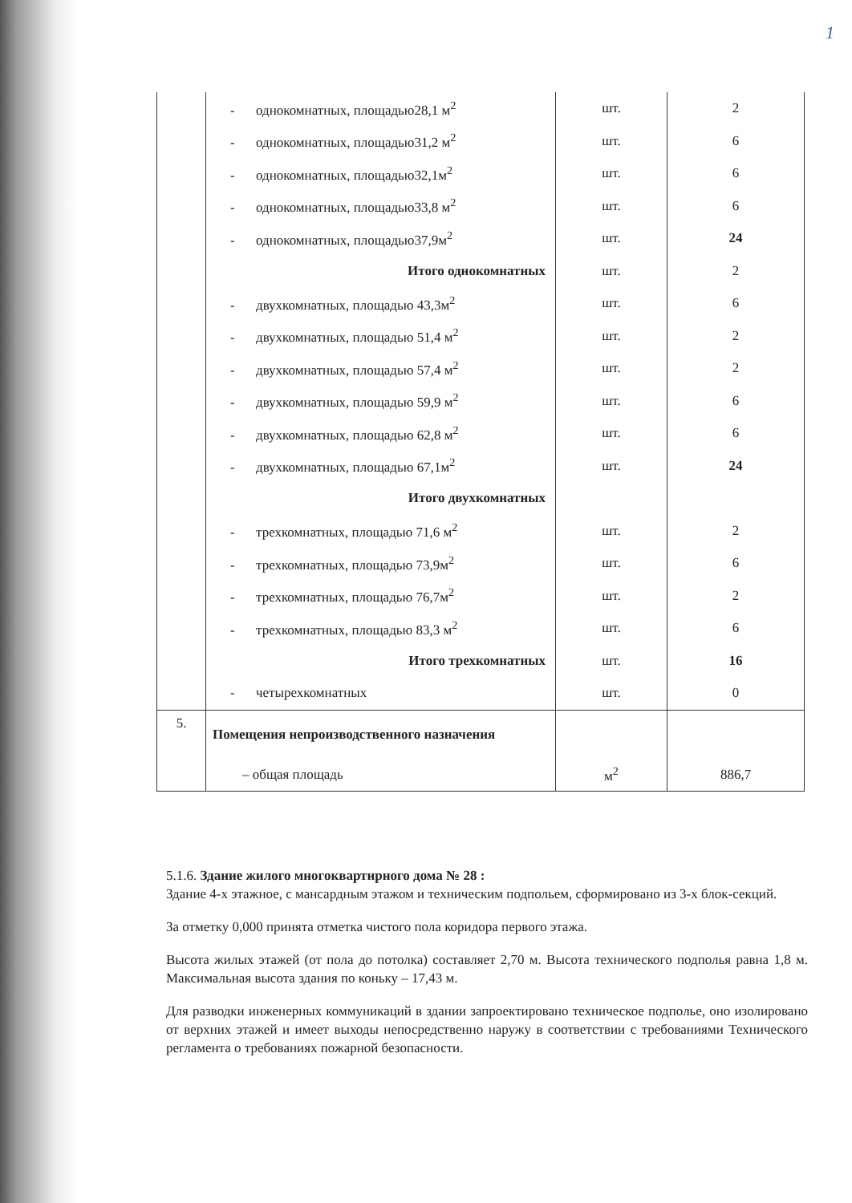1
| | - однокомнатных, площадью28,1 м<sup>2</sup> | шт. | 2 |
| | - однокомнатных, площадью31,2 м<sup>2</sup> | шт. | 6 |
| | - однокомнатных, площадью32,1м<sup>2</sup> | шт. | 6 |
| | - однокомнатных, площадью33,8 м<sup>2</sup> | шт. | 6 |
| | - однокомнатных, площадью37,9м<sup>2</sup> | шт. | 24 |
| | Итого однокомнатных | шт. | 2 |
| | - двухкомнатных, площадью 43,3м<sup>2</sup> | шт. | 6 |
| | - двухкомнатных, площадью 51,4 м<sup>2</sup> | шт. | 2 |
| | - двухкомнатных, площадью 57,4 м<sup>2</sup> | шт. | 2 |
| | - двухкомнатных, площадью 59,9 м<sup>2</sup> | шт. | 6 |
| | - двухкомнатных, площадью 62,8 м<sup>2</sup> | шт. | 6 |
| | - двухкомнатных, площадью 67,1м<sup>2</sup> | шт. | 24 |
| | Итого двухкомнатных | | |
| | - трехкомнатных, площадью 71,6 м<sup>2</sup> | шт. | 2 |
| | - трехкомнатных, площадью 73,9м<sup>2</sup> | шт. | 6 |
| | - трехкомнатных, площадью 76,7м<sup>2</sup> | шт. | 2 |
| | - трехкомнатных, площадью 83,3 м<sup>2</sup> | шт. | 6 |
| | Итого трехкомнатных | шт. | 16 |
| | - четырехкомнатных | шт. | 0 |
| 5. | Помещения непроизводственного назначения | | |
| | – общая площадь | м<sup>2</sup> | 886,7 |
5.1.6. Здание жилого многоквартирного дома № 28 :
Здание 4-х этажное, с мансардным этажом и техническим подпольем, сформировано из 3-х блок-секций.
За отметку 0,000 принята отметка чистого пола коридора первого этажа.
Высота жилых этажей (от пола до потолка) составляет 2,70 м. Высота технического подполья равна 1,8 м. Максимальная высота здания по коньку – 17,43 м.
Для разводки инженерных коммуникаций в здании запроектировано техническое подполье, оно изолировано от верхних этажей и имеет выходы непосредственно наружу в соответствии с требованиями Технического регламента о требованиях пожарной безопасности.